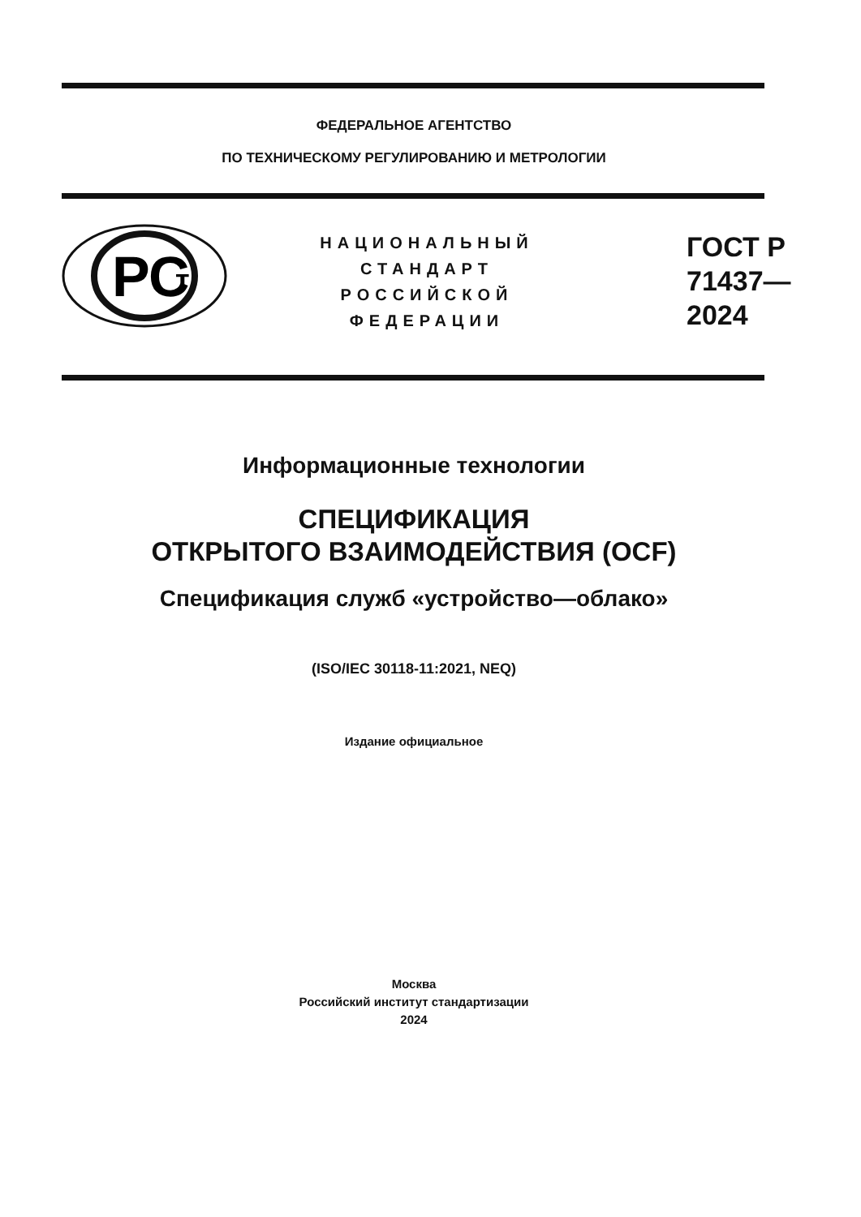ФЕДЕРАЛЬНОЕ АГЕНТСТВО
ПО ТЕХНИЧЕСКОМУ РЕГУЛИРОВАНИЮ И МЕТРОЛОГИИ
РС
т
НАЦИОНАЛЬНЫЙ
СТАНДАРТ
РОССИЙСКОЙ
ФЕДЕРАЦИИ
ГОСТ Р
71437—
2024
Информационные технологии
СПЕЦИФИКАЦИЯ
ОТКРЫТОГО ВЗАИМОДЕЙСТВИЯ (OCF)
Спецификация служб «устройство—облако»
(ISO/IEC 30118-11:2021, NEQ)
Издание официальное
Москва
Российский институт стандартизации
2024